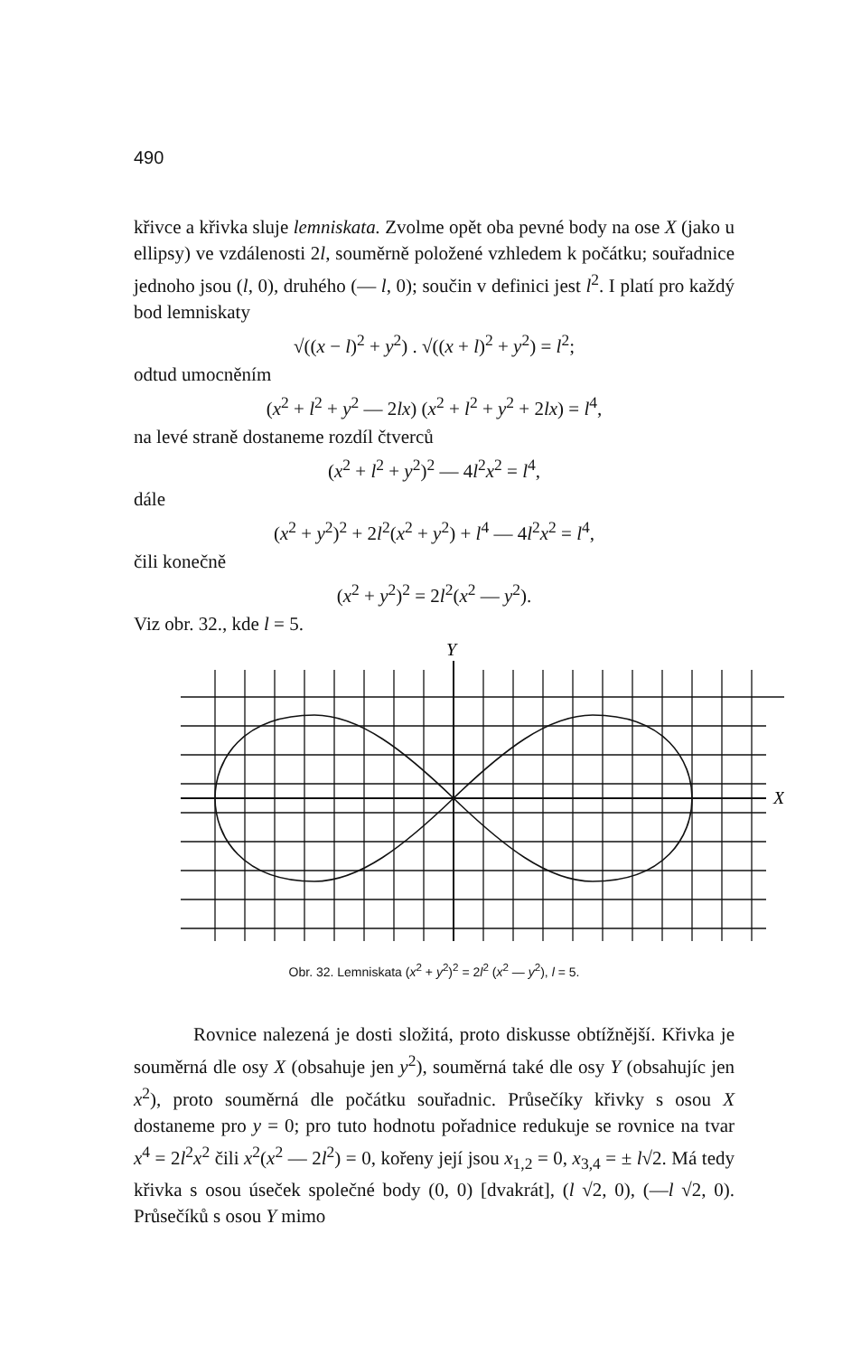490
křivce a křivka sluje lemniskata. Zvolme opět oba pevné body na ose X (jako u ellipsy) ve vzdálenosti 2l, souměrně položené vzhledem k počátku; souřadnice jednoho jsou (l, 0), druhého (— l, 0); součin v definici jest l<sup>2</sup>. I platí pro každý bod lemniskaty
√((x − l)<sup>2</sup> + y<sup>2</sup>) . √((x + l)<sup>2</sup> + y<sup>2</sup>) = l<sup>2</sup>;
odtud umocněním
(x<sup>2</sup> + l<sup>2</sup> + y<sup>2</sup> — 2lx) (x<sup>2</sup> + l<sup>2</sup> + y<sup>2</sup> + 2lx) = l<sup>4</sup>,
na levé straně dostaneme rozdíl čtverců
(x<sup>2</sup> + l<sup>2</sup> + y<sup>2</sup>)<sup>2</sup> — 4l<sup>2</sup>x<sup>2</sup> = l<sup>4</sup>,
dále
(x<sup>2</sup> + y<sup>2</sup>)<sup>2</sup> + 2l<sup>2</sup>(x<sup>2</sup> + y<sup>2</sup>) + l<sup>4</sup> — 4l<sup>2</sup>x<sup>2</sup> = l<sup>4</sup>,
čili konečně
(x<sup>2</sup> + y<sup>2</sup>)<sup>2</sup> = 2l<sup>2</sup>(x<sup>2</sup> — y<sup>2</sup>).
Viz obr. 32., kde l = 5.
Y
X
Obr. 32. Lemniskata (x<sup>2</sup> + y<sup>2</sup>)<sup>2</sup> = 2l<sup>2</sup> (x<sup>2</sup> — y<sup>2</sup>), l = 5.
Rovnice nalezená je dosti složitá, proto diskusse obtížnější. Křivka je souměrná dle osy X (obsahuje jen y<sup>2</sup>), souměrná také dle osy Y (obsahujíc jen x<sup>2</sup>), proto souměrná dle počátku souřadnic. Průsečíky křivky s osou X dostaneme pro y = 0; pro tuto hodnotu pořadnice redukuje se rovnice na tvar x<sup>4</sup> = 2l<sup>2</sup>x<sup>2</sup> čili x<sup>2</sup>(x<sup>2</sup> — 2l<sup>2</sup>) = 0, kořeny její jsou x<sub>1,2</sub> = 0, x<sub>3,4</sub> = ± l√2. Má tedy křivka s osou úseček společné body (0, 0) [dvakrát], (l √2, 0), (—l √2, 0). Průsečíků s osou Y mimo